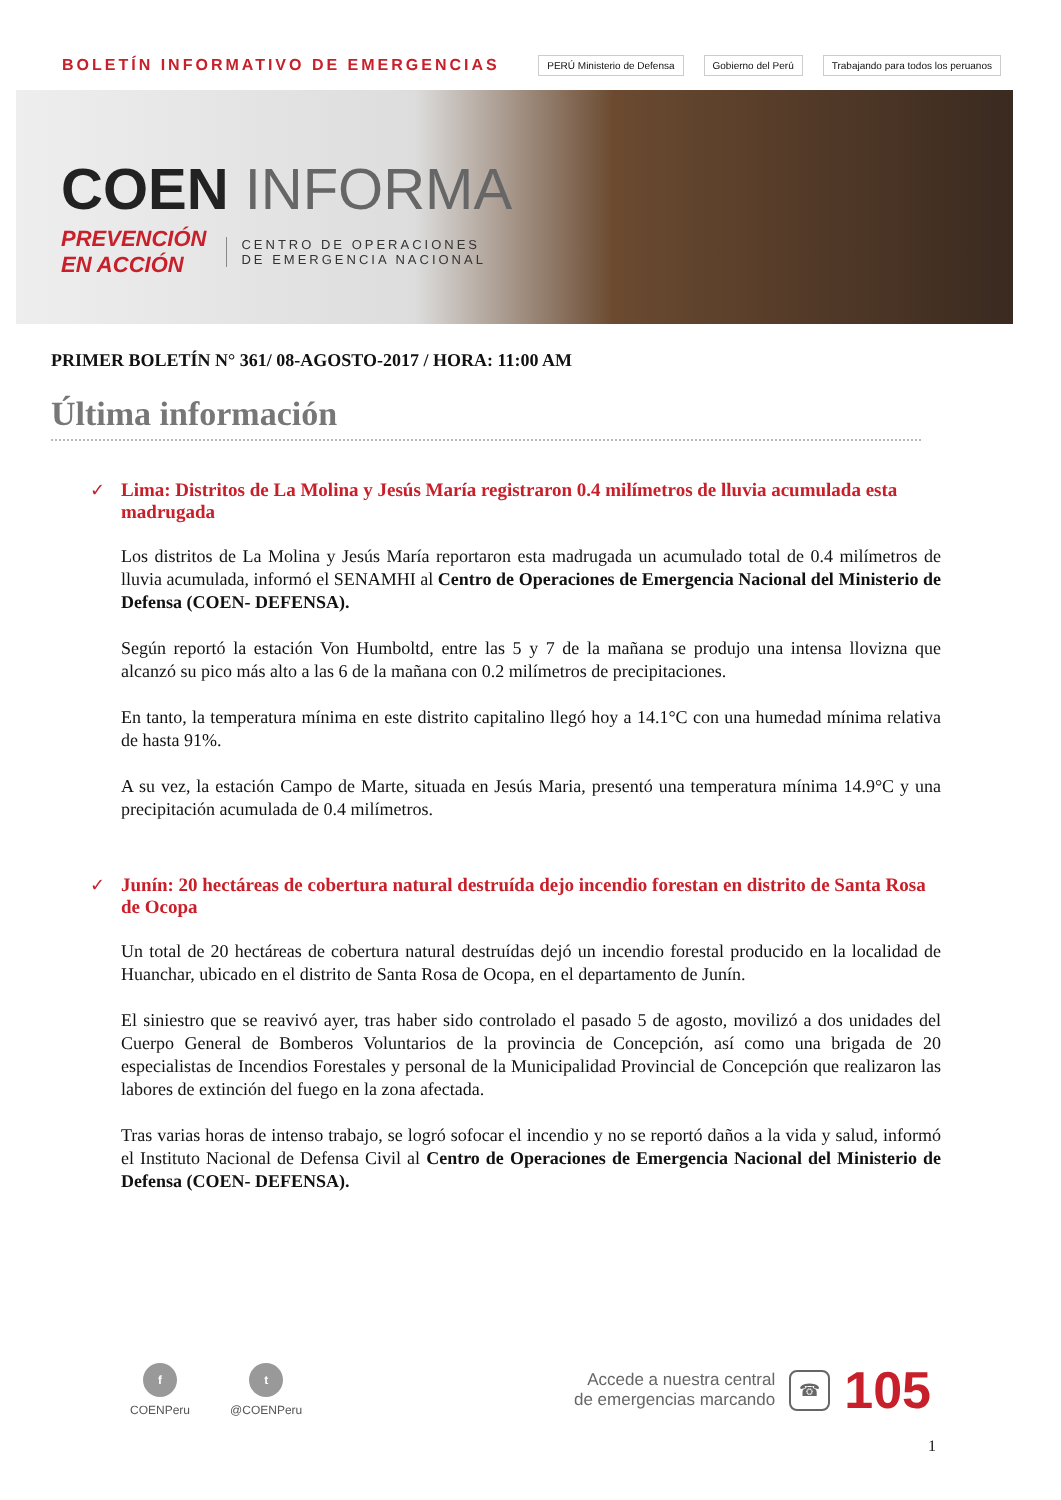BOLETÍN INFORMATIVO DE EMERGENCIAS
PERÚ Ministerio de Defensa Gobierno del Perú Trabajando para todos los peruanos
COEN INFORMA
PREVENCIÓN
EN ACCIÓN
CENTRO DE OPERACIONES
DE EMERGENCIA NACIONAL
PRIMER BOLETÍN N° 361/ 08-AGOSTO-2017 / HORA: 11:00 AM
Última información
✓ Lima: Distritos de La Molina y Jesús María registraron 0.4 milímetros de lluvia acumulada esta madrugada
Los distritos de La Molina y Jesús María reportaron esta madrugada un acumulado total de 0.4 milímetros de lluvia acumulada, informó el SENAMHI al Centro de Operaciones de Emergencia Nacional del Ministerio de Defensa (COEN- DEFENSA).
Según reportó la estación Von Humboltd, entre las 5 y 7 de la mañana se produjo una intensa llovizna que alcanzó su pico más alto a las 6 de la mañana con 0.2 milímetros de precipitaciones.
En tanto, la temperatura mínima en este distrito capitalino llegó hoy a 14.1°C con una humedad mínima relativa de hasta 91%.
A su vez, la estación Campo de Marte, situada en Jesús Maria, presentó una temperatura mínima 14.9°C y una precipitación acumulada de 0.4 milímetros.
✓ Junín: 20 hectáreas de cobertura natural destruída dejo incendio forestan en distrito de Santa Rosa de Ocopa
Un total de 20 hectáreas de cobertura natural destruídas dejó un incendio forestal producido en la localidad de Huanchar, ubicado en el distrito de Santa Rosa de Ocopa, en el departamento de Junín.
El siniestro que se reavivó ayer, tras haber sido controlado el pasado 5 de agosto, movilizó a dos unidades del Cuerpo General de Bomberos Voluntarios de la provincia de Concepción, así como una brigada de 20 especialistas de Incendios Forestales y personal de la Municipalidad Provincial de Concepción que realizaron las labores de extinción del fuego en la zona afectada.
Tras varias horas de intenso trabajo, se logró sofocar el incendio y no se reportó daños a la vida y salud, informó el Instituto Nacional de Defensa Civil al Centro de Operaciones de Emergencia Nacional del Ministerio de Defensa (COEN- DEFENSA).
f
COENPeru
t
@COENPeru
Accede a nuestra central
de emergencias marcando
☎
105
1